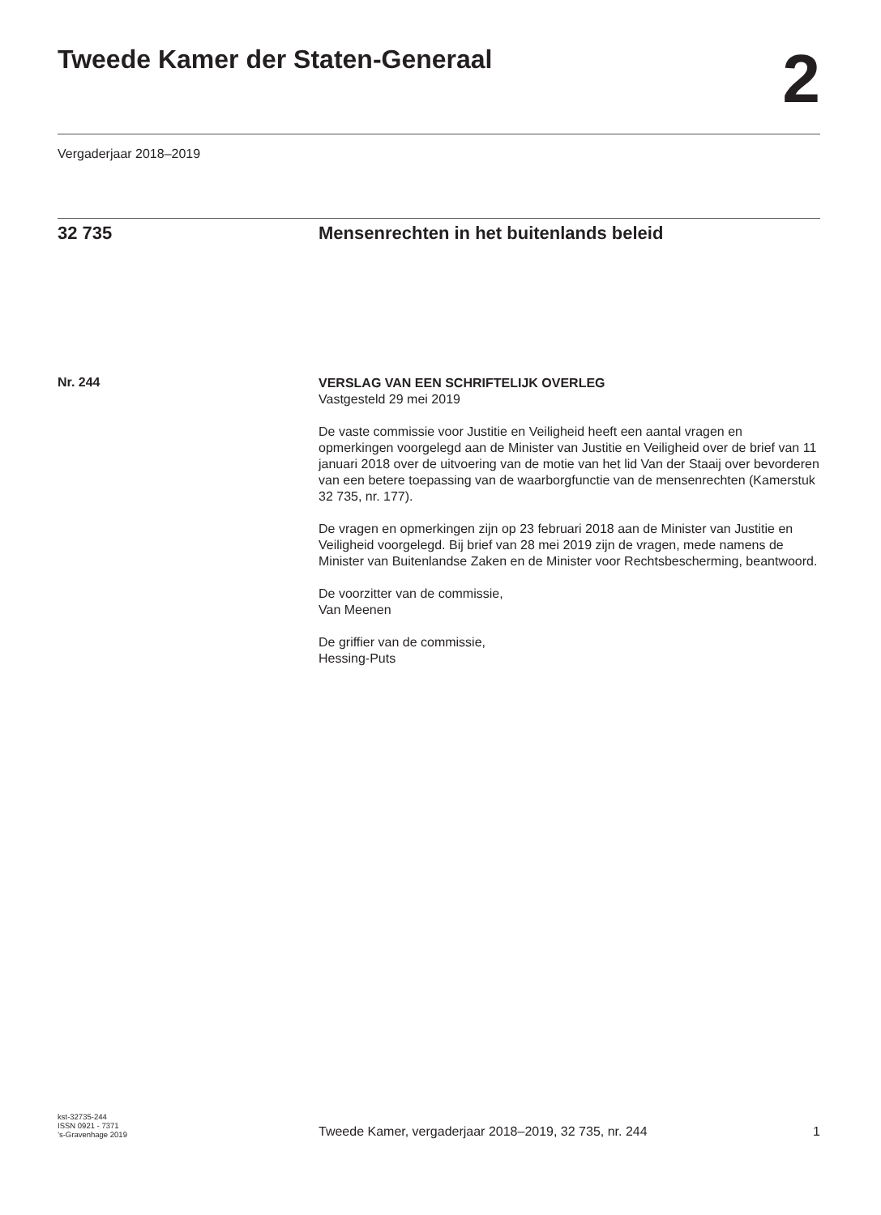Tweede Kamer der Staten-Generaal
2
Vergaderjaar 2018–2019
32 735 Mensenrechten in het buitenlands beleid
Nr. 244
VERSLAG VAN EEN SCHRIFTELIJK OVERLEG
Vastgesteld 29 mei 2019
De vaste commissie voor Justitie en Veiligheid heeft een aantal vragen en opmerkingen voorgelegd aan de Minister van Justitie en Veiligheid over de brief van 11 januari 2018 over de uitvoering van de motie van het lid Van der Staaij over bevorderen van een betere toepassing van de waarborgfunctie van de mensenrechten (Kamerstuk 32 735, nr. 177).
De vragen en opmerkingen zijn op 23 februari 2018 aan de Minister van Justitie en Veiligheid voorgelegd. Bij brief van 28 mei 2019 zijn de vragen, mede namens de Minister van Buitenlandse Zaken en de Minister voor Rechtsbescherming, beantwoord.
De voorzitter van de commissie,
Van Meenen
De griffier van de commissie,
Hessing-Puts
kst-32735-244
ISSN 0921 - 7371
’s-Gravenhage 2019
Tweede Kamer, vergaderjaar 2018–2019, 32 735, nr. 244
1